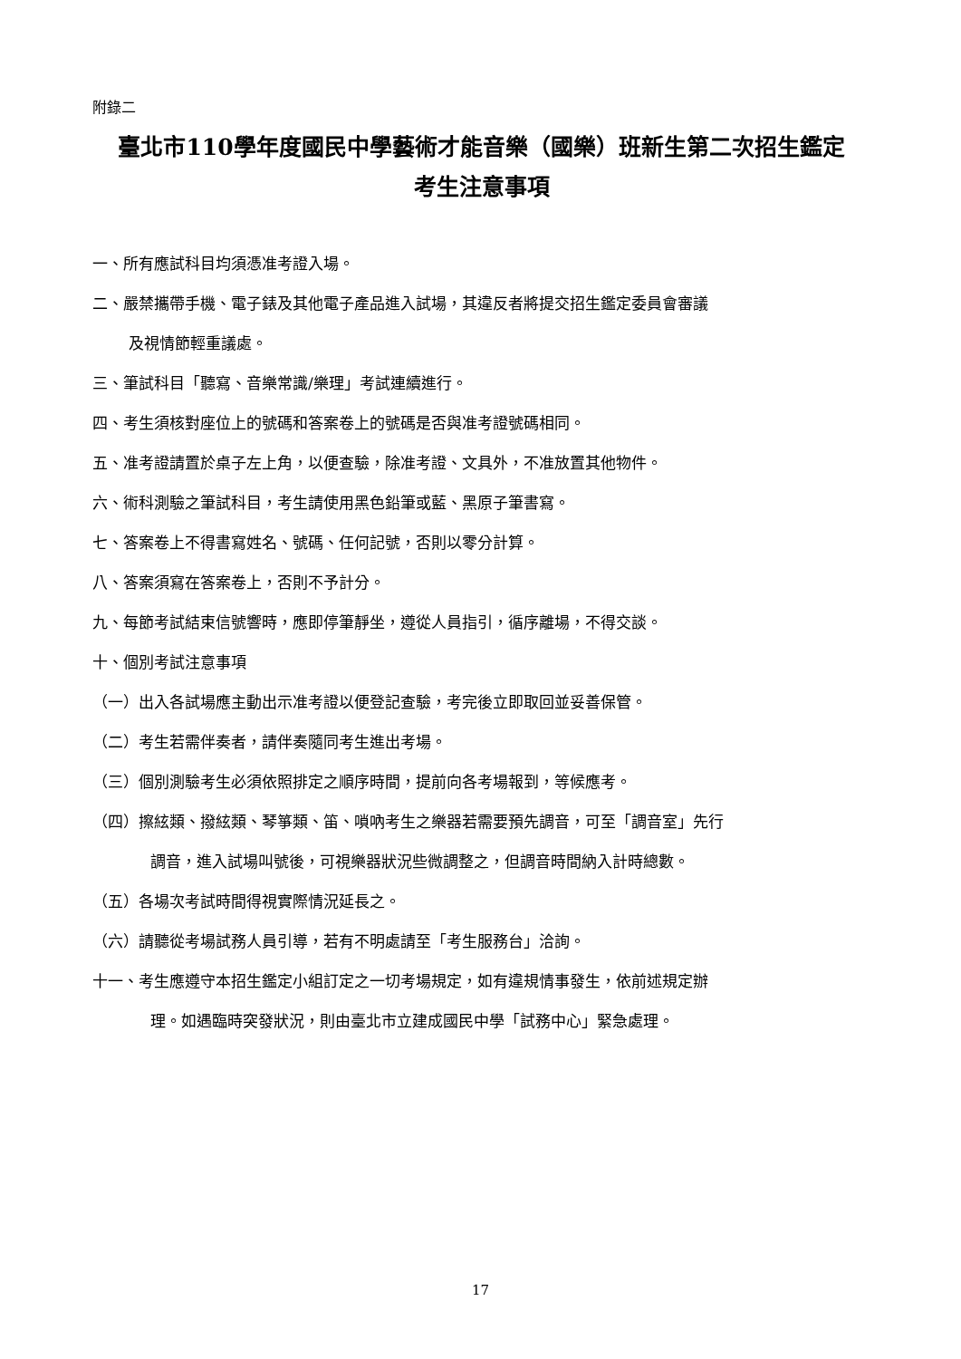附錄二
臺北市110學年度國民中學藝術才能音樂（國樂）班新生第二次招生鑑定
考生注意事項
一、所有應試科目均須憑准考證入場。
二、嚴禁攜帶手機、電子錶及其他電子產品進入試場，其違反者將提交招生鑑定委員會審議
及視情節輕重議處。
三、筆試科目「聽寫、音樂常識/樂理」考試連續進行。
四、考生須核對座位上的號碼和答案卷上的號碼是否與准考證號碼相同。
五、准考證請置於桌子左上角，以便查驗，除准考證、文具外，不准放置其他物件。
六、術科測驗之筆試科目，考生請使用黑色鉛筆或藍、黑原子筆書寫。
七、答案卷上不得書寫姓名、號碼、任何記號，否則以零分計算。
八、答案須寫在答案卷上，否則不予計分。
九、每節考試結束信號響時，應即停筆靜坐，遵從人員指引，循序離場，不得交談。
十、個別考試注意事項
（一）出入各試場應主動出示准考證以便登記查驗，考完後立即取回並妥善保管。
（二）考生若需伴奏者，請伴奏隨同考生進出考場。
（三）個別測驗考生必須依照排定之順序時間，提前向各考場報到，等候應考。
（四）擦絃類、撥絃類、琴箏類、笛、嗩吶考生之樂器若需要預先調音，可至「調音室」先行
調音，進入試場叫號後，可視樂器狀況些微調整之，但調音時間納入計時總數。
（五）各場次考試時間得視實際情況延長之。
（六）請聽從考場試務人員引導，若有不明處請至「考生服務台」洽詢。
十一、考生應遵守本招生鑑定小組訂定之一切考場規定，如有違規情事發生，依前述規定辦
理。如遇臨時突發狀況，則由臺北市立建成國民中學「試務中心」緊急處理。
17